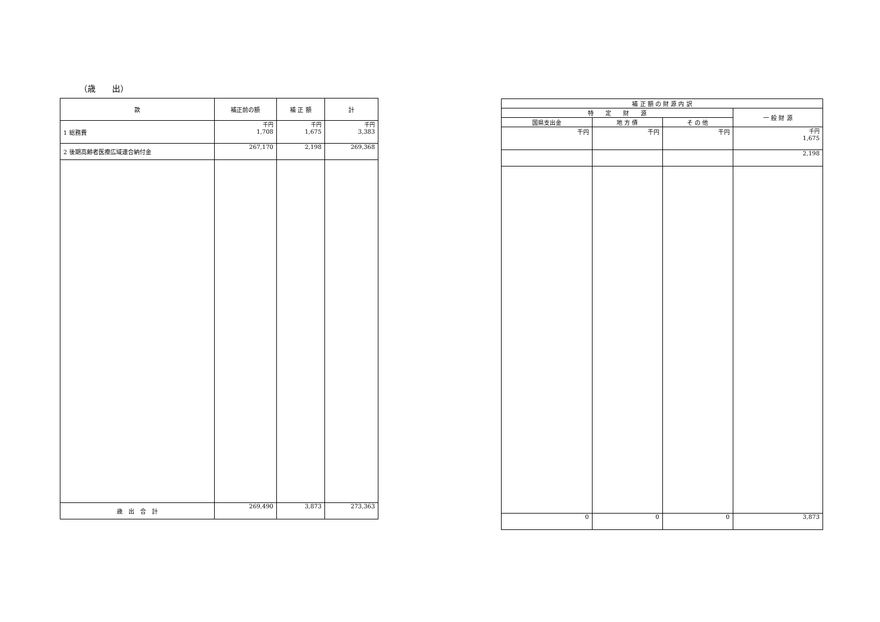（歳　　出）
| 款 | 補正前の額 | 補 正 額 | 計 |
| --- | --- | --- | --- |
| 1 総務費 | 千円 1,708 | 千円 1,675 | 千円 3,383 |
| 2 後期高齢者医療広域連合納付金 | 267,170 | 2,198 | 269,368 |
| 歳 出 合 計 | 269,490 | 3,873 | 273,363 |
| 補 正 額 の 財 源 内 訳 | | | |
| --- | --- | --- | --- |
| 特 定 財 源 | | | 一 般 財 源 |
| 国県支出金 | 地 方 債 | そ の 他 | |
| 千円 | 千円 | 千円 | 千円 1,675 |
| | | | 2,198 |
| 0 | 0 | 0 | 3,873 |